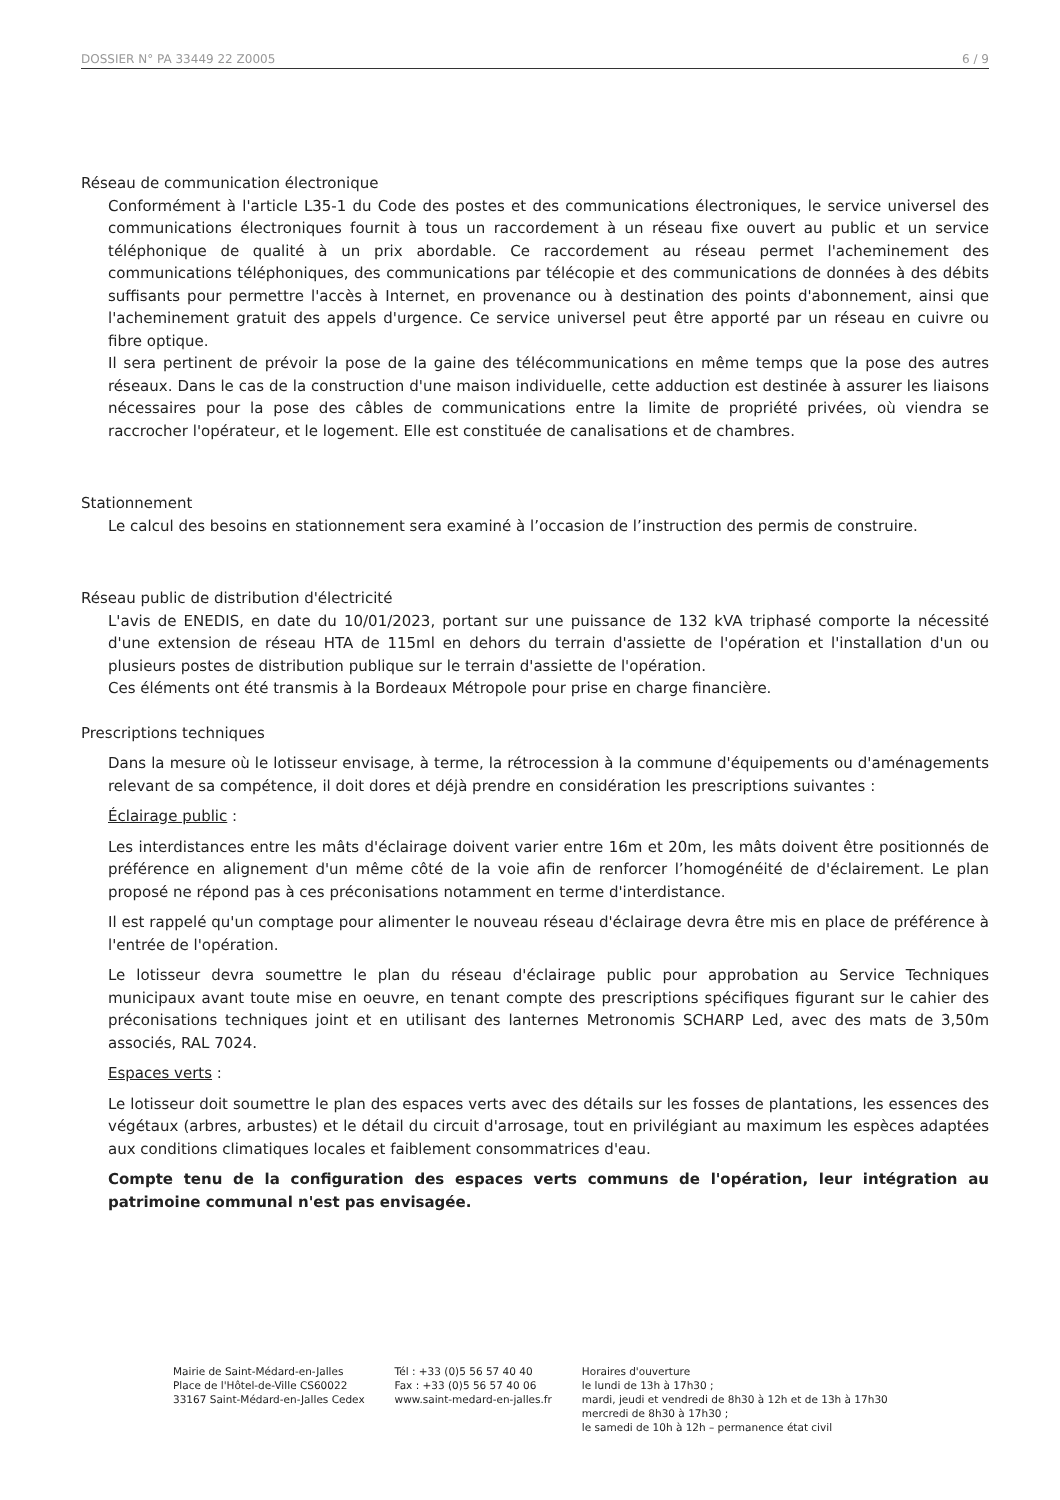DOSSIER N° PA 33449 22 Z0005 6 / 9
Réseau de communication électronique
Conformément à l'article L35-1 du Code des postes et des communications électroniques, le service universel des communications électroniques fournit à tous un raccordement à un réseau fixe ouvert au public et un service téléphonique de qualité à un prix abordable. Ce raccordement au réseau permet l'acheminement des communications téléphoniques, des communications par télécopie et des communications de données à des débits suffisants pour permettre l'accès à Internet, en provenance ou à destination des points d'abonnement, ainsi que l'acheminement gratuit des appels d'urgence. Ce service universel peut être apporté par un réseau en cuivre ou fibre optique.
Il sera pertinent de prévoir la pose de la gaine des télécommunications en même temps que la pose des autres réseaux. Dans le cas de la construction d'une maison individuelle, cette adduction est destinée à assurer les liaisons nécessaires pour la pose des câbles de communications entre la limite de propriété privées, où viendra se raccrocher l'opérateur, et le logement. Elle est constituée de canalisations et de chambres.
Stationnement
Le calcul des besoins en stationnement sera examiné à l’occasion de l’instruction des permis de construire.
Réseau public de distribution d'électricité
L'avis de ENEDIS, en date du 10/01/2023, portant sur une puissance de 132 kVA triphasé comporte la nécessité d'une extension de réseau HTA de 115ml en dehors du terrain d'assiette de l'opération et l'installation d'un ou plusieurs postes de distribution publique sur le terrain d'assiette de l'opération.
Ces éléments ont été transmis à la Bordeaux Métropole pour prise en charge financière.
Prescriptions techniques
Dans la mesure où le lotisseur envisage, à terme, la rétrocession à la commune d'équipements ou d'aménagements relevant de sa compétence, il doit dores et déjà prendre en considération les prescriptions suivantes :
Éclairage public :
Les interdistances entre les mâts d'éclairage doivent varier entre 16m et 20m, les mâts doivent être positionnés de préférence en alignement d'un même côté de la voie afin de renforcer l’homogénéité de d'éclairement. Le plan proposé ne répond pas à ces préconisations notamment en terme d'interdistance.
Il est rappelé qu'un comptage pour alimenter le nouveau réseau d'éclairage devra être mis en place de préférence à l'entrée de l'opération.
Le lotisseur devra soumettre le plan du réseau d'éclairage public pour approbation au Service Techniques municipaux avant toute mise en oeuvre, en tenant compte des prescriptions spécifiques figurant sur le cahier des préconisations techniques joint et en utilisant des lanternes Metronomis SCHARP Led, avec des mats de 3,50m associés, RAL 7024.
Espaces verts :
Le lotisseur doit soumettre le plan des espaces verts avec des détails sur les fosses de plantations, les essences des végétaux (arbres, arbustes) et le détail du circuit d'arrosage, tout en privilégiant au maximum les espèces adaptées aux conditions climatiques locales et faiblement consommatrices d'eau.
Compte tenu de la configuration des espaces verts communs de l'opération, leur intégration au patrimoine communal n'est pas envisagée.
Mairie de Saint-Médard-en-Jalles
Place de l'Hôtel-de-Ville CS60022
33167 Saint-Médard-en-Jalles Cedex
Tél : +33 (0)5 56 57 40 40
Fax : +33 (0)5 56 57 40 06
www.saint-medard-en-jalles.fr
Horaires d'ouverture
le lundi de 13h à 17h30 ;
mardi, jeudi et vendredi de 8h30 à 12h et de 13h à 17h30
mercredi de 8h30 à 17h30 ;
le samedi de 10h à 12h – permanence état civil